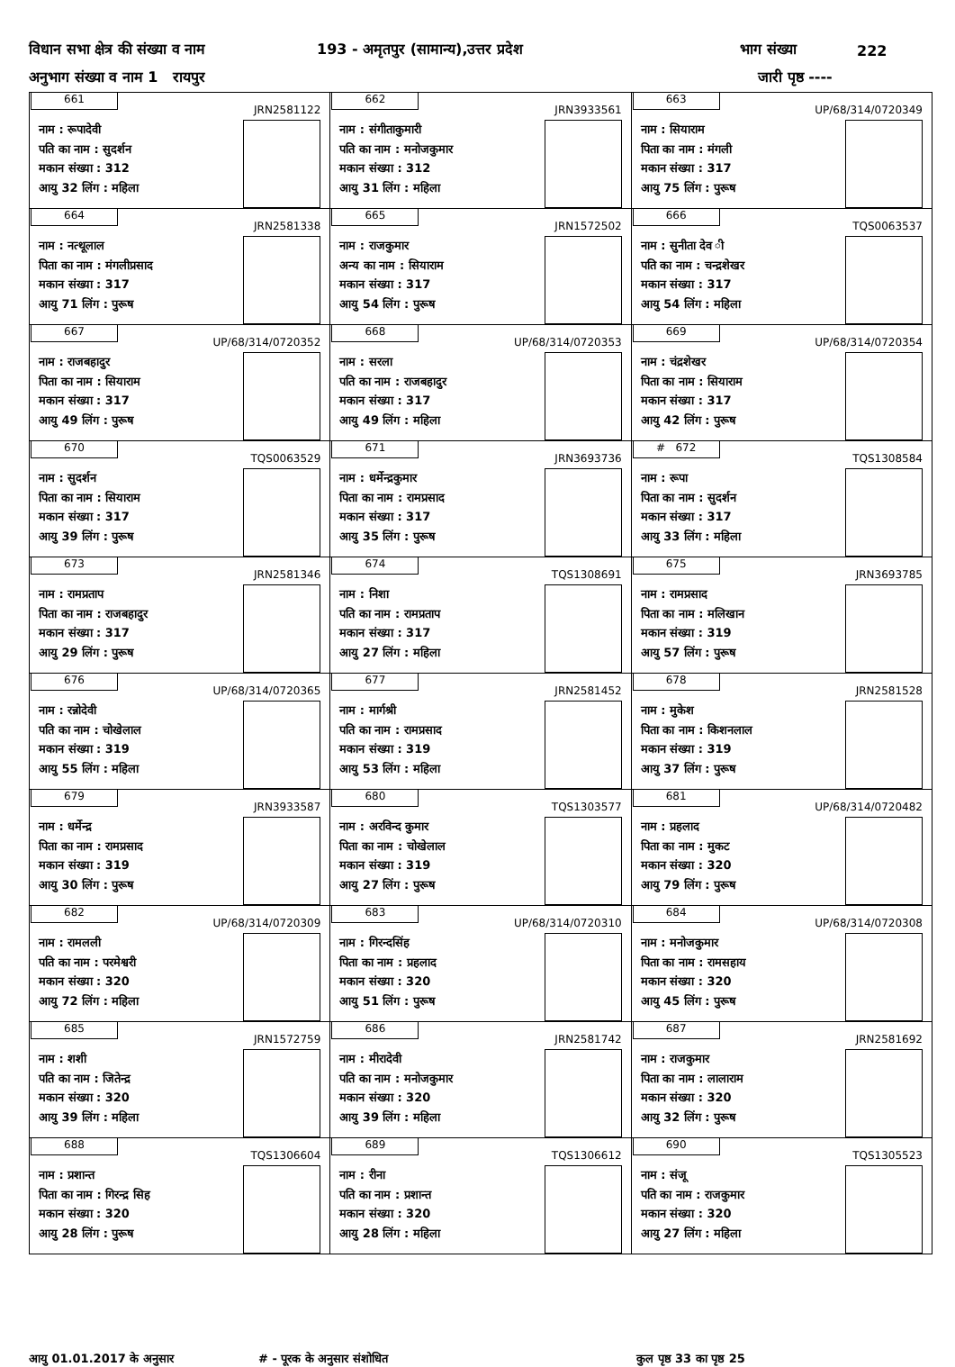विधान सभा क्षेत्र की संख्या व नाम 193 - अमृतपुर (सामान्य),उत्तर प्रदेश भाग संख्या 222
अनुभाग संख्या व नाम 1 रायपुर जारी पृष्ठ ----
| 661 JRN2581122 नाम : रूपादेवी पति का नाम : सुदर्शन मकान संख्या : 312 आयु 32 लिंग : महिला | 662 JRN3933561 नाम : संगीताकुमारी पति का नाम : मनोजकुमार मकान संख्या : 312 आयु 31 लिंग : महिला | 663 UP/68/314/0720349 नाम : सियाराम पिता का नाम : मंगली मकान संख्या : 317 आयु 75 लिंग : पुरूष |
| 664 JRN2581338 नाम : नत्थूलाल पिता का नाम : मंगलीप्रसाद मकान संख्या : 317 आयु 71 लिंग : पुरूष | 665 JRN1572502 नाम : राजकुमार अन्य का नाम : सियाराम मकान संख्या : 317 आयु 54 लिंग : पुरूष | 666 TQS0063537 नाम : सुनीता देव ी पति का नाम : चन्द्रशेखर मकान संख्या : 317 आयु 54 लिंग : महिला |
| 667 UP/68/314/0720352 नाम : राजबहादुर पिता का नाम : सियाराम मकान संख्या : 317 आयु 49 लिंग : पुरूष | 668 UP/68/314/0720353 नाम : सरला पति का नाम : राजबहादुर मकान संख्या : 317 आयु 49 लिंग : महिला | 669 UP/68/314/0720354 नाम : चंद्रशेखर पिता का नाम : सियाराम मकान संख्या : 317 आयु 42 लिंग : पुरूष |
| 670 TQS0063529 नाम : सुदर्शन पिता का नाम : सियाराम मकान संख्या : 317 आयु 39 लिंग : पुरूष | 671 JRN3693736 नाम : धर्मेन्द्रकुमार पिता का नाम : रामप्रसाद मकान संख्या : 317 आयु 35 लिंग : पुरूष | # 672 TQS1308584 नाम : रूपा पिता का नाम : सुदर्शन मकान संख्या : 317 आयु 33 लिंग : महिला |
| 673 JRN2581346 नाम : रामप्रताप पिता का नाम : राजबहादुर मकान संख्या : 317 आयु 29 लिंग : पुरूष | 674 TQS1308691 नाम : निशा पति का नाम : रामप्रताप मकान संख्या : 317 आयु 27 लिंग : महिला | 675 JRN3693785 नाम : रामप्रसाद पिता का नाम : मलिखान मकान संख्या : 319 आयु 57 लिंग : पुरूष |
| 676 UP/68/314/0720365 नाम : रन्नोदेवी पति का नाम : चोखेलाल मकान संख्या : 319 आयु 55 लिंग : महिला | 677 JRN2581452 नाम : मार्गश्री पति का नाम : रामप्रसाद मकान संख्या : 319 आयु 53 लिंग : महिला | 678 JRN2581528 नाम : मुकेश पिता का नाम : किशनलाल मकान संख्या : 319 आयु 37 लिंग : पुरूष |
| 679 JRN3933587 नाम : धर्मेन्द्र पिता का नाम : रामप्रसाद मकान संख्या : 319 आयु 30 लिंग : पुरूष | 680 TQS1303577 नाम : अरविन्द कुमार पिता का नाम : चोखेलाल मकान संख्या : 319 आयु 27 लिंग : पुरूष | 681 UP/68/314/0720482 नाम : प्रहलाद पिता का नाम : मुकट मकान संख्या : 320 आयु 79 लिंग : पुरूष |
| 682 UP/68/314/0720309 नाम : रामलली पति का नाम : परमेश्वरी मकान संख्या : 320 आयु 72 लिंग : महिला | 683 UP/68/314/0720310 नाम : गिरन्दसिंह पिता का नाम : प्रहलाद मकान संख्या : 320 आयु 51 लिंग : पुरूष | 684 UP/68/314/0720308 नाम : मनोजकुमार पिता का नाम : रामसहाय मकान संख्या : 320 आयु 45 लिंग : पुरूष |
| 685 JRN1572759 नाम : शशी पति का नाम : जितेन्द्र मकान संख्या : 320 आयु 39 लिंग : महिला | 686 JRN2581742 नाम : मीरादेवी पति का नाम : मनोजकुमार मकान संख्या : 320 आयु 39 लिंग : महिला | 687 JRN2581692 नाम : राजकुमार पिता का नाम : लालाराम मकान संख्या : 320 आयु 32 लिंग : पुरूष |
| 688 TQS1306604 नाम : प्रशान्त पिता का नाम : गिरन्द्र सिह मकान संख्या : 320 आयु 28 लिंग : पुरूष | 689 TQS1306612 नाम : रीना पति का नाम : प्रशान्त मकान संख्या : 320 आयु 28 लिंग : महिला | 690 TQS1305523 नाम : संजू पति का नाम : राजकुमार मकान संख्या : 320 आयु 27 लिंग : महिला |
आयु 01.01.2017 के अनुसार # - पूरक के अनुसार संशोधित कुल पृष्ठ 33 का पृष्ठ 25